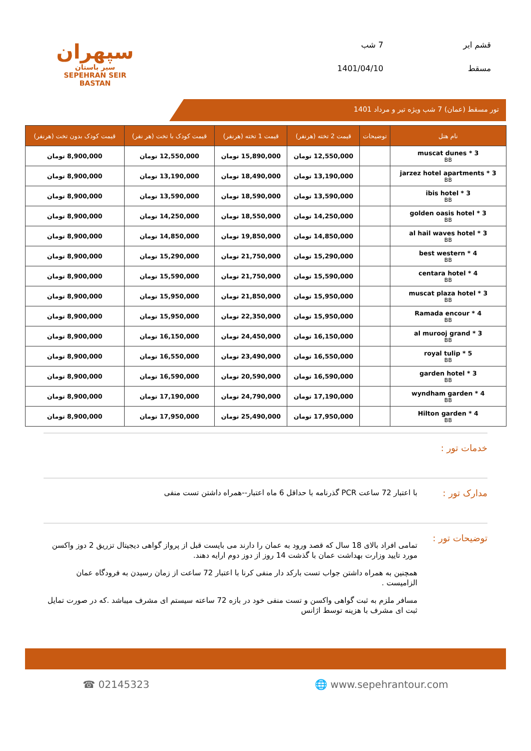سپهران
سیر باستان
SEPEHRAN SEIR BASTAN
قشم ایر 7 شب مسقط 1401/04/10
تور مسقط (عمان) 7 شب ویژه تیر و مرداد 1401
| نام هتل | توضیحات | قیمت 2 تخته (هرنفر) | قیمت 1 تخته (هرنفر) | قیمت کودک با تخت (هر نفر) | قیمت کودک بدون تخت (هرنفر) |
| --- | --- | --- | --- | --- | --- |
| muscat dunes * 3 BB | | 12,550,000 تومان | 15,890,000 تومان | 12,550,000 تومان | 8,900,000 تومان |
| jarzez hotel apartments * 3 BB | | 13,190,000 تومان | 18,490,000 تومان | 13,190,000 تومان | 8,900,000 تومان |
| ibis hotel * 3 BB | | 13,590,000 تومان | 18,590,000 تومان | 13,590,000 تومان | 8,900,000 تومان |
| golden oasis hotel * 3 BB | | 14,250,000 تومان | 18,550,000 تومان | 14,250,000 تومان | 8,900,000 تومان |
| al hail waves hotel * 3 BB | | 14,850,000 تومان | 19,850,000 تومان | 14,850,000 تومان | 8,900,000 تومان |
| best western * 4 BB | | 15,290,000 تومان | 21,750,000 تومان | 15,290,000 تومان | 8,900,000 تومان |
| centara hotel * 4 BB | | 15,590,000 تومان | 21,750,000 تومان | 15,590,000 تومان | 8,900,000 تومان |
| muscat plaza hotel * 3 BB | | 15,950,000 تومان | 21,850,000 تومان | 15,950,000 تومان | 8,900,000 تومان |
| Ramada encour * 4 BB | | 15,950,000 تومان | 22,350,000 تومان | 15,950,000 تومان | 8,900,000 تومان |
| al murooj grand * 3 BB | | 16,150,000 تومان | 24,450,000 تومان | 16,150,000 تومان | 8,900,000 تومان |
| royal tulip * 5 BB | | 16,550,000 تومان | 23,490,000 تومان | 16,550,000 تومان | 8,900,000 تومان |
| garden hotel * 3 BB | | 16,590,000 تومان | 20,590,000 تومان | 16,590,000 تومان | 8,900,000 تومان |
| wyndham garden * 4 BB | | 17,190,000 تومان | 24,790,000 تومان | 17,190,000 تومان | 8,900,000 تومان |
| Hilton garden * 4 BB | | 17,950,000 تومان | 25,490,000 تومان | 17,950,000 تومان | 8,900,000 تومان |
خدمات تور :
مدارک تور :
با اعتبار 72 ساعت PCR گذرنامه با حداقل 6 ماه اعتبار--همراه داشتن تست منفی
توضیحات تور :
تمامی افراد بالای 18 سال که قصد ورود به عمان را دارند می بایست قبل از پرواز گواهی دیجیتال تزریق 2 دوز واکسن مورد تایید وزارت بهداشت عمان با گذشت 14 روز از دوز دوم ارایه دهند.
همچنین به همراه داشتن جواب تست بارکد دار منفی کرنا با اعتبار 72 ساعت از زمان رسیدن به فرودگاه عمان الزامیست .
مسافر ملزم به ثبت گواهی واکسن و تست منفی خود در بازه 72 ساعته سیستم ای مشرف میباشد .که در صورت تمایل ثبت ای مشرف با هزینه توسط اژانس
☎ 02145323 🌐 www.sepehrantour.com